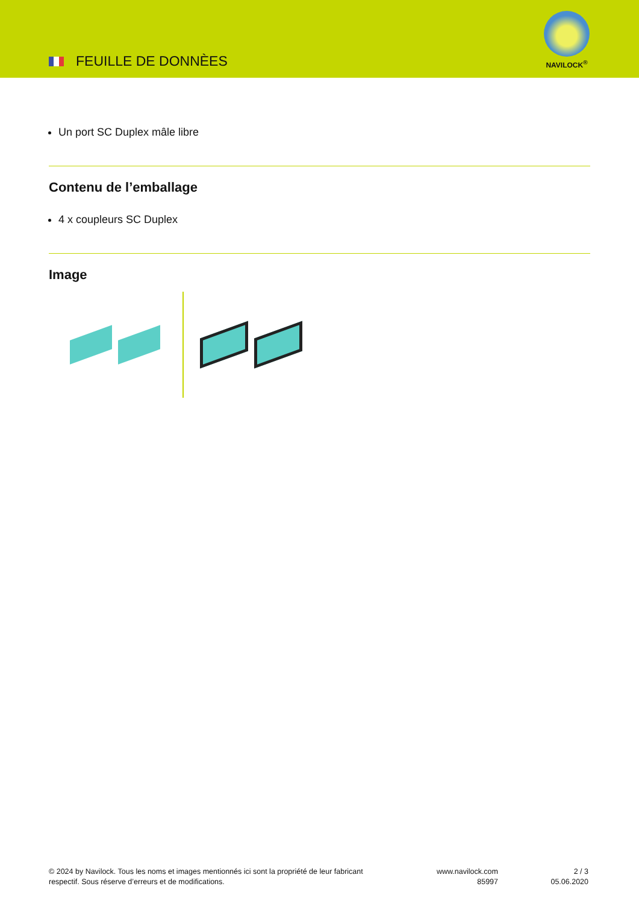FEUILLE DE DONNÈES
NAVILOCK<sup>®</sup>
Un port SC Duplex mâle libre
Contenu de l’emballage
4 x coupleurs SC Duplex
Image
© 2024 by Navilock. Tous les noms et images mentionnés ici sont la propriété de leur fabricant
respectif. Sous réserve d’erreurs et de modifications.
www.navilock.com
85997
2 / 3
05.06.2020